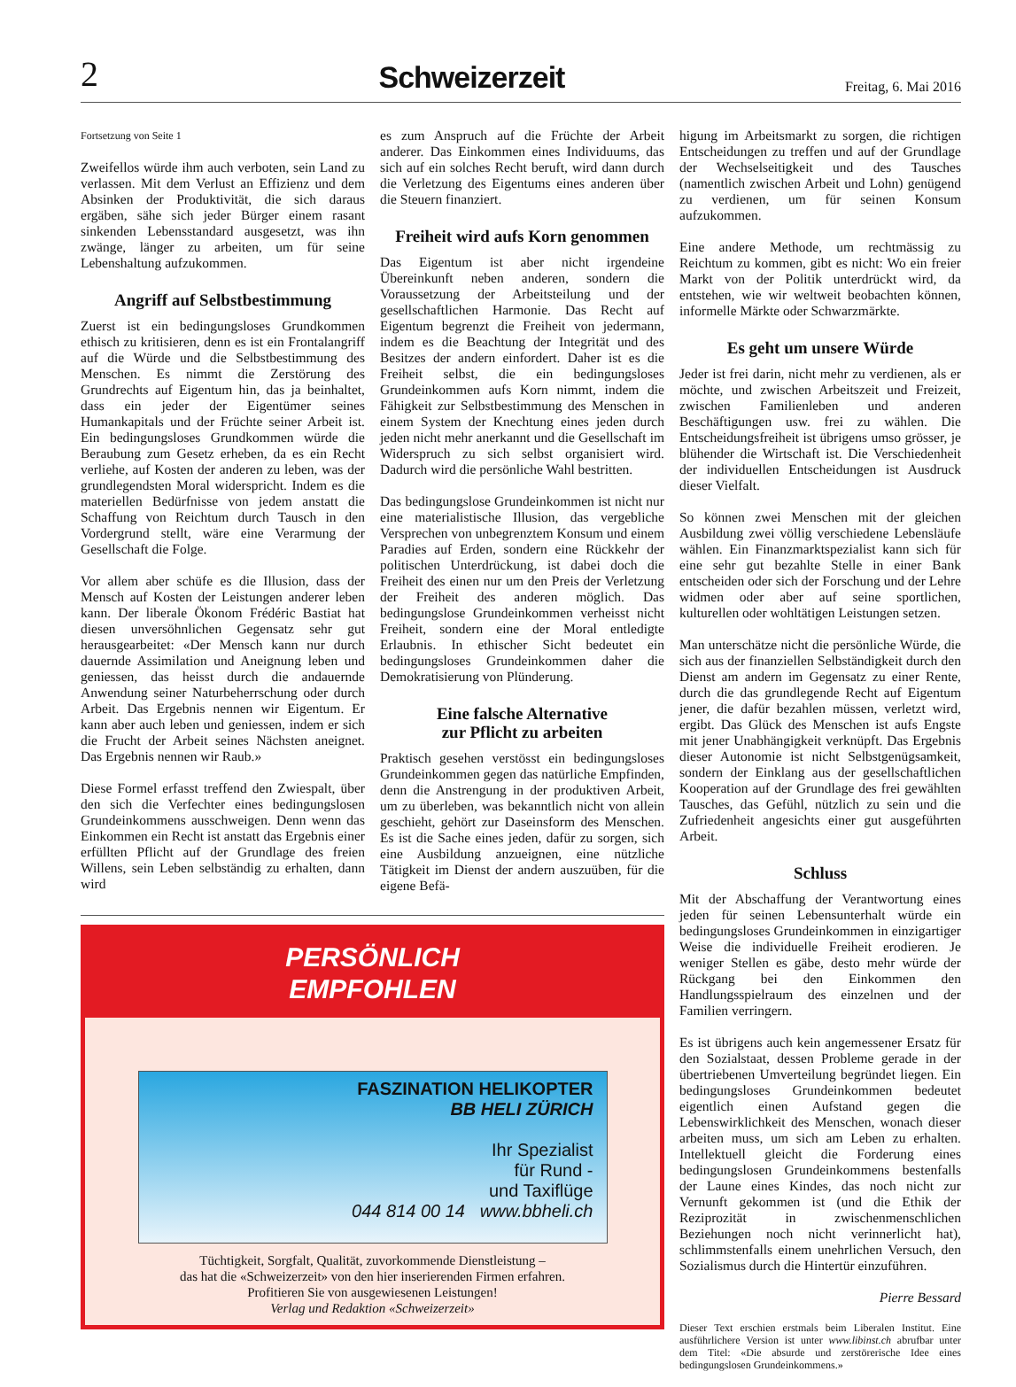2 Schweizerzeit Freitag, 6. Mai 2016
Fortsetzung von Seite 1
Zweifellos würde ihm auch verboten, sein Land zu verlassen. Mit dem Verlust an Effizienz und dem Absinken der Produktivität, die sich daraus ergäben, sähe sich jeder Bürger einem rasant sinkenden Lebensstandard ausgesetzt, was ihn zwänge, länger zu arbeiten, um für seine Lebenshaltung aufzukommen.
Angriff auf Selbstbestimmung
Zuerst ist ein bedingungsloses Grundkommen ethisch zu kritisieren, denn es ist ein Frontalangriff auf die Würde und die Selbstbestimmung des Menschen. Es nimmt die Zerstörung des Grundrechts auf Eigentum hin, das ja beinhaltet, dass ein jeder der Eigentümer seines Humankapitals und der Früchte seiner Arbeit ist. Ein bedingungsloses Grundkommen würde die Beraubung zum Gesetz erheben, da es ein Recht verliehe, auf Kosten der anderen zu leben, was der grundlegendsten Moral widerspricht. Indem es die materiellen Bedürfnisse von jedem anstatt die Schaffung von Reichtum durch Tausch in den Vordergrund stellt, wäre eine Verarmung der Gesellschaft die Folge.
Vor allem aber schüfe es die Illusion, dass der Mensch auf Kosten der Leistungen anderer leben kann. Der liberale Ökonom Frédéric Bastiat hat diesen unversöhnlichen Gegensatz sehr gut herausgearbeitet: «Der Mensch kann nur durch dauernde Assimilation und Aneignung leben und geniessen, das heisst durch die andauernde Anwendung seiner Naturbeherrschung oder durch Arbeit. Das Ergebnis nennen wir Eigentum. Er kann aber auch leben und geniessen, indem er sich die Frucht der Arbeit seines Nächsten aneignet. Das Ergebnis nennen wir Raub.»
Diese Formel erfasst treffend den Zwiespalt, über den sich die Verfechter eines bedingungslosen Grundeinkommens ausschweigen. Denn wenn das Einkommen ein Recht ist anstatt das Ergebnis einer erfüllten Pflicht auf der Grundlage des freien Willens, sein Leben selbständig zu erhalten, dann wird
es zum Anspruch auf die Früchte der Arbeit anderer. Das Einkommen eines Individuums, das sich auf ein solches Recht beruft, wird dann durch die Verletzung des Eigentums eines anderen über die Steuern finanziert.
Freiheit wird aufs Korn genommen
Das Eigentum ist aber nicht irgendeine Übereinkunft neben anderen, sondern die Voraussetzung der Arbeitsteilung und der gesellschaftlichen Harmonie. Das Recht auf Eigentum begrenzt die Freiheit von jedermann, indem es die Beachtung der Integrität und des Besitzes der andern einfordert. Daher ist es die Freiheit selbst, die ein bedingungsloses Grundeinkommen aufs Korn nimmt, indem die Fähigkeit zur Selbstbestimmung des Menschen in einem System der Knechtung eines jeden durch jeden nicht mehr anerkannt und die Gesellschaft im Widerspruch zu sich selbst organisiert wird. Dadurch wird die persönliche Wahl bestritten.
Das bedingungslose Grundeinkommen ist nicht nur eine materialistische Illusion, das vergebliche Versprechen von unbegrenztem Konsum und einem Paradies auf Erden, sondern eine Rückkehr der politischen Unterdrückung, ist dabei doch die Freiheit des einen nur um den Preis der Verletzung der Freiheit des anderen möglich. Das bedingungslose Grundeinkommen verheisst nicht Freiheit, sondern eine der Moral entledigte Erlaubnis. In ethischer Sicht bedeutet ein bedingungsloses Grundeinkommen daher die Demokratisierung von Plünderung.
Eine falsche Alternative
zur Pflicht zu arbeiten
Praktisch gesehen verstösst ein bedingungsloses Grundeinkommen gegen das natürliche Empfinden, denn die Anstrengung in der produktiven Arbeit, um zu überleben, was bekanntlich nicht von allein geschieht, gehört zur Daseinsform des Menschen. Es ist die Sache eines jeden, dafür zu sorgen, sich eine Ausbildung anzueignen, eine nützliche Tätigkeit im Dienst der andern auszuüben, für die eigene Befä-
PERSÖNLICH
EMPFOHLEN
FASZINATION HELIKOPTER
BB HELI ZÜRICH
Ihr Spezialist
für Rund -
und Taxiflüge
044 814 00 14 www.bbheli.ch
Tüchtigkeit, Sorgfalt, Qualität, zuvorkommende Dienstleistung –
das hat die «Schweizerzeit» von den hier inserierenden Firmen erfahren.
Profitieren Sie von ausgewiesenen Leistungen!
Verlag und Redaktion «Schweizerzeit»
higung im Arbeitsmarkt zu sorgen, die richtigen Entscheidungen zu treffen und auf der Grundlage der Wechselseitigkeit und des Tausches (namentlich zwischen Arbeit und Lohn) genügend zu verdienen, um für seinen Konsum aufzukommen.
Eine andere Methode, um rechtmässig zu Reichtum zu kommen, gibt es nicht: Wo ein freier Markt von der Politik unterdrückt wird, da entstehen, wie wir weltweit beobachten können, informelle Märkte oder Schwarzmärkte.
Es geht um unsere Würde
Jeder ist frei darin, nicht mehr zu verdienen, als er möchte, und zwischen Arbeitszeit und Freizeit, zwischen Familienleben und anderen Beschäftigungen usw. frei zu wählen. Die Entscheidungsfreiheit ist übrigens umso grösser, je blühender die Wirtschaft ist. Die Verschiedenheit der individuellen Entscheidungen ist Ausdruck dieser Vielfalt.
So können zwei Menschen mit der gleichen Ausbildung zwei völlig verschiedene Lebensläufe wählen. Ein Finanzmarktspezialist kann sich für eine sehr gut bezahlte Stelle in einer Bank entscheiden oder sich der Forschung und der Lehre widmen oder aber auf seine sportlichen, kulturellen oder wohltätigen Leistungen setzen.
Man unterschätze nicht die persönliche Würde, die sich aus der finanziellen Selbständigkeit durch den Dienst am andern im Gegensatz zu einer Rente, durch die das grundlegende Recht auf Eigentum jener, die dafür bezahlen müssen, verletzt wird, ergibt. Das Glück des Menschen ist aufs Engste mit jener Unabhängigkeit verknüpft. Das Ergebnis dieser Autonomie ist nicht Selbstgenügsamkeit, sondern der Einklang aus der gesellschaftlichen Kooperation auf der Grundlage des frei gewählten Tausches, das Gefühl, nützlich zu sein und die Zufriedenheit angesichts einer gut ausgeführten Arbeit.
Schluss
Mit der Abschaffung der Verantwortung eines jeden für seinen Lebensunterhalt würde ein bedingungsloses Grundeinkommen in einzigartiger Weise die individuelle Freiheit erodieren. Je weniger Stellen es gäbe, desto mehr würde der Rückgang bei den Einkommen den Handlungsspielraum des einzelnen und der Familien verringern.
Es ist übrigens auch kein angemessener Ersatz für den Sozialstaat, dessen Probleme gerade in der übertriebenen Umverteilung begründet liegen. Ein bedingungsloses Grundeinkommen bedeutet eigentlich einen Aufstand gegen die Lebenswirklichkeit des Menschen, wonach dieser arbeiten muss, um sich am Leben zu erhalten. Intellektuell gleicht die Forderung eines bedingungslosen Grundeinkommens bestenfalls der Laune eines Kindes, das noch nicht zur Vernunft gekommen ist (und die Ethik der Reziprozität in zwischenmenschlichen Beziehungen noch nicht verinnerlicht hat), schlimmstenfalls einem unehrlichen Versuch, den Sozialismus durch die Hintertür einzuführen.
Pierre Bessard
Dieser Text erschien erstmals beim Liberalen Institut. Eine ausführlichere Version ist unter www.libinst.ch abrufbar unter dem Titel: «Die absurde und zerstörerische Idee eines bedingungslosen Grundeinkommens.»